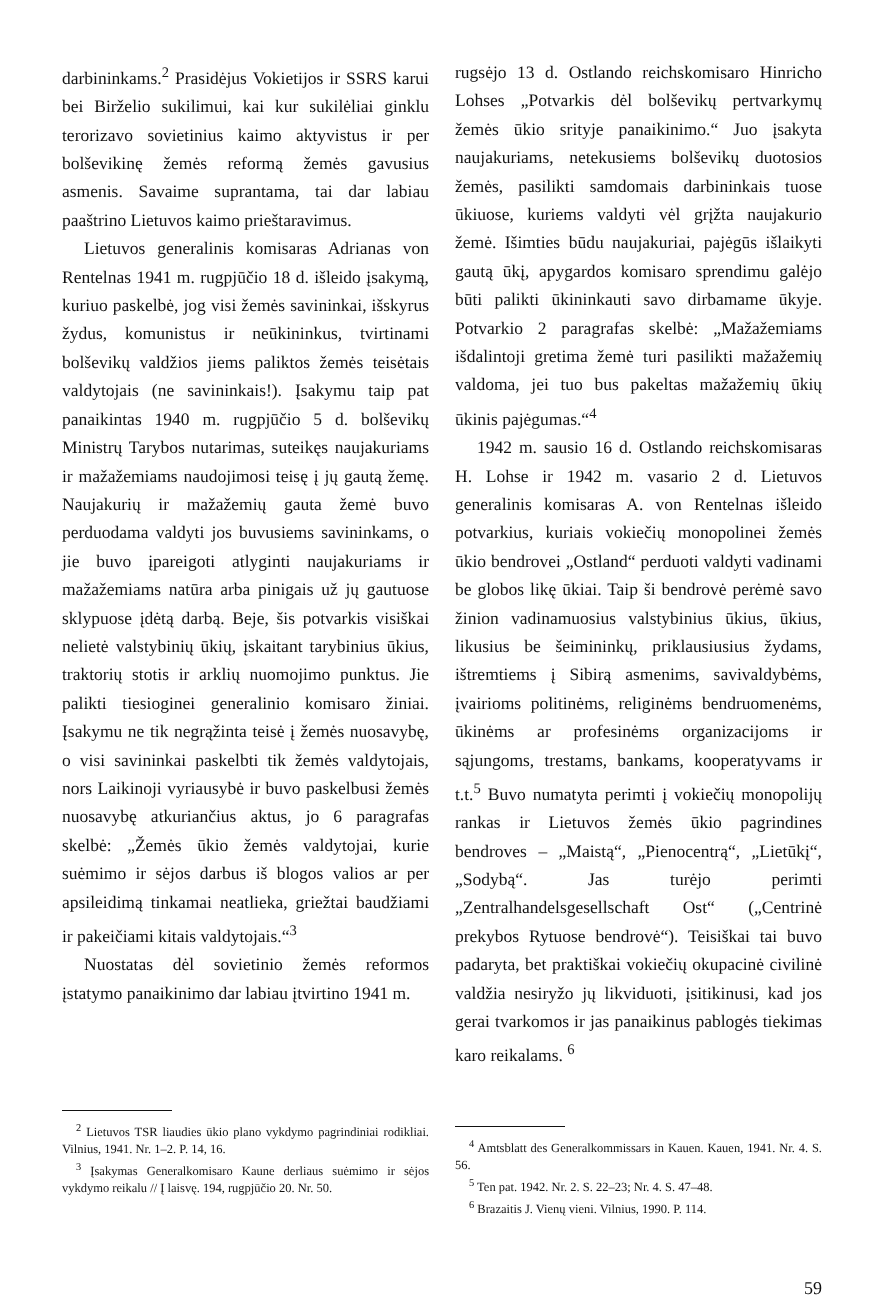darbininkams.<sup>2</sup> Prasidėjus Vokietijos ir SSRS karui bei Birželio sukilimui, kai kur sukilėliai ginklu terorizavo sovietinius kaimo aktyvistus ir per bolševikinę žemės reformą žemės gavusius asmenis. Savaime suprantama, tai dar labiau paaštrino Lietuvos kaimo prieštaravimus.
Lietuvos generalinis komisaras Adrianas von Rentelnas 1941 m. rugpjūčio 18 d. išleido įsakymą, kuriuo paskelbė, jog visi žemės savininkai, išskyrus žydus, komunistus ir neūkininkus, tvirtinami bolševikų valdžios jiems paliktos žemės teisėtais valdytojais (ne savininkais!). Įsakymu taip pat panaikintas 1940 m. rugpjūčio 5 d. bolševikų Ministrų Tarybos nutarimas, suteikęs naujakuriams ir mažažemiams naudojimosi teisę į jų gautą žemę. Naujakurių ir mažažemių gauta žemė buvo perduodama valdyti jos buvusiems savininkams, o jie buvo įpareigoti atlyginti naujakuriams ir mažažemiams natūra arba pinigais už jų gautuose sklypuose įdėtą darbą. Beje, šis potvarkis visiškai nelietė valstybinių ūkių, įskaitant tarybinius ūkius, traktorių stotis ir arklių nuomojimo punktus. Jie palikti tiesioginei generalinio komisaro žiniai. Įsakymu ne tik negrąžinta teisė į žemės nuosavybę, o visi savininkai paskelbti tik žemės valdytojais, nors Laikinoji vyriausybė ir buvo paskelbusi žemės nuosavybę atkuriančius aktus, jo 6 paragrafas skelbė: „Žemės ūkio žemės valdytojai, kurie suėmimo ir sėjos darbus iš blogos valios ar per apsileidimą tinkamai neatlieka, griežtai baudžiami ir pakeičiami kitais valdytojais.“<sup>3</sup>
Nuostatas dėl sovietinio žemės reformos įstatymo panaikinimo dar labiau įtvirtino 1941 m.
rugsėjo 13 d. Ostlando reichskomisaro Hinricho Lohses „Potvarkis dėl bolševikų pertvarkymų žemės ūkio srityje panaikinimo.“ Juo įsakyta naujakuriams, netekusiems bolševikų duotosios žemės, pasilikti samdomais darbininkais tuose ūkiuose, kuriems valdyti vėl grįžta naujakurio žemė. Išimties būdu naujakuriai, pajėgūs išlaikyti gautą ūkį, apygardos komisaro sprendimu galėjo būti palikti ūkininkauti savo dirbamame ūkyje. Potvarkio 2 paragrafas skelbė: „Mažažemiams išdalintoji gretima žemė turi pasilikti mažažemių valdoma, jei tuo bus pakeltas mažažemių ūkių ūkinis pajėgumas.“<sup>4</sup>
1942 m. sausio 16 d. Ostlando reichskomisaras H. Lohse ir 1942 m. vasario 2 d. Lietuvos generalinis komisaras A. von Rentelnas išleido potvarkius, kuriais vokiečių monopolinei žemės ūkio bendrovei „Ostland“ perduoti valdyti vadinami be globos likę ūkiai. Taip ši bendrovė perėmė savo žinion vadinamuosius valstybinius ūkius, ūkius, likusius be šeimininkų, priklausiusius žydams, ištremtiems į Sibirą asmenims, savivaldybėms, įvairioms politinėms, religinėms bendruomenėms, ūkinėms ar profesinėms organizacijoms ir sąjungoms, trestams, bankams, kooperatyvams ir t.t.<sup>5</sup> Buvo numatyta perimti į vokiečių monopolijų rankas ir Lietuvos žemės ūkio pagrindines bendroves – „Maistą“, „Pienocentrą“, „Lietūkį“, „Sodybą“. Jas turėjo perimti „Zentralhandelsgesellschaft Ost“ („Centrinė prekybos Rytuose bendrovė“). Teisiškai tai buvo padaryta, bet praktiškai vokiečių okupacinė civilinė valdžia nesiryžo jų likviduoti, įsitikinusi, kad jos gerai tvarkomos ir jas panaikinus pablogės tiekimas karo reikalams. <sup>6</sup>
<sup>2</sup> Lietuvos TSR liaudies ūkio plano vykdymo pagrindiniai rodikliai. Vilnius, 1941. Nr. 1–2. P. 14, 16.
<sup>3</sup> Įsakymas Generalkomisaro Kaune derliaus suėmimo ir sėjos vykdymo reikalu // Į laisvę. 194, rugpjūčio 20. Nr. 50.
<sup>4</sup> Amtsblatt des Generalkommissars in Kauen. Kauen, 1941. Nr. 4. S. 56.
<sup>5</sup> Ten pat. 1942. Nr. 2. S. 22–23; Nr. 4. S. 47–48.
<sup>6</sup> Brazaitis J. Vienų vieni. Vilnius, 1990. P. 114.
59